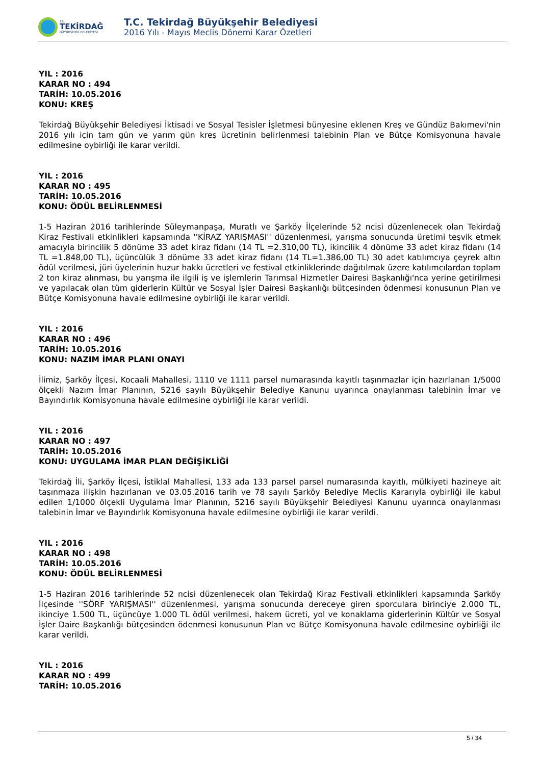T.C.
TEKİRDAĞ
BÜYÜKŞEHİR BELEDİYESİ
T.C. Tekirdağ Büyükşehir Belediyesi
2016 Yılı - Mayıs Meclis Dönemi Karar Özetleri
YIL : 2016
KARAR NO : 494
TARİH: 10.05.2016
KONU: KREŞ
Tekirdağ Büyükşehir Belediyesi İktisadi ve Sosyal Tesisler İşletmesi bünyesine eklenen Kreş ve Gündüz Bakımevi'nin 2016 yılı için tam gün ve yarım gün kreş ücretinin belirlenmesi talebinin Plan ve Bütçe Komisyonuna havale edilmesine oybirliği ile karar verildi.
YIL : 2016
KARAR NO : 495
TARİH: 10.05.2016
KONU: ÖDÜL BELİRLENMESİ
1-5 Haziran 2016 tarihlerinde Süleymanpaşa, Muratlı ve Şarköy İlçelerinde 52 ncisi düzenlenecek olan Tekirdağ Kiraz Festivali etkinlikleri kapsamında ''KİRAZ YARIŞMASI'' düzenlenmesi, yarışma sonucunda üretimi teşvik etmek amacıyla birincilik 5 dönüme 33 adet kiraz fidanı (14 TL =2.310,00 TL), ikincilik 4 dönüme 33 adet kiraz fidanı (14 TL =1.848,00 TL), üçüncülük 3 dönüme 33 adet kiraz fidanı (14 TL=1.386,00 TL) 30 adet katılımcıya çeyrek altın ödül verilmesi, jüri üyelerinin huzur hakkı ücretleri ve festival etkinliklerinde dağıtılmak üzere katılımcılardan toplam 2 ton kiraz alınması, bu yarışma ile ilgili iş ve işlemlerin Tarımsal Hizmetler Dairesi Başkanlığı'nca yerine getirilmesi ve yapılacak olan tüm giderlerin Kültür ve Sosyal İşler Dairesi Başkanlığı bütçesinden ödenmesi konusunun Plan ve Bütçe Komisyonuna havale edilmesine oybirliği ile karar verildi.
YIL : 2016
KARAR NO : 496
TARİH: 10.05.2016
KONU: NAZIM İMAR PLANI ONAYI
İlimiz, Şarköy İlçesi, Kocaali Mahallesi, 1110 ve 1111 parsel numarasında kayıtlı taşınmazlar için hazırlanan 1/5000 ölçekli Nazım İmar Planının, 5216 sayılı Büyükşehir Belediye Kanunu uyarınca onaylanması talebinin İmar ve Bayındırlık Komisyonuna havale edilmesine oybirliği ile karar verildi.
YIL : 2016
KARAR NO : 497
TARİH: 10.05.2016
KONU: UYGULAMA İMAR PLAN DEĞİŞİKLİĞİ
Tekirdağ İli, Şarköy İlçesi, İstiklal Mahallesi, 133 ada 133 parsel parsel numarasında kayıtlı, mülkiyeti hazineye ait taşınmaza ilişkin hazırlanan ve 03.05.2016 tarih ve 78 sayılı Şarköy Belediye Meclis Kararıyla oybirliği ile kabul edilen 1/1000 ölçekli Uygulama İmar Planının, 5216 sayılı Büyükşehir Belediyesi Kanunu uyarınca onaylanması talebinin İmar ve Bayındırlık Komisyonuna havale edilmesine oybirliği ile karar verildi.
YIL : 2016
KARAR NO : 498
TARİH: 10.05.2016
KONU: ÖDÜL BELİRLENMESİ
1-5 Haziran 2016 tarihlerinde 52 ncisi düzenlenecek olan Tekirdağ Kiraz Festivali etkinlikleri kapsamında Şarköy İlçesinde ''SÖRF YARIŞMASI'' düzenlenmesi, yarışma sonucunda dereceye giren sporculara birinciye 2.000 TL, ikinciye 1.500 TL, üçüncüye 1.000 TL ödül verilmesi, hakem ücreti, yol ve konaklama giderlerinin Kültür ve Sosyal İşler Daire Başkanlığı bütçesinden ödenmesi konusunun Plan ve Bütçe Komisyonuna havale edilmesine oybirliği ile karar verildi.
YIL : 2016
KARAR NO : 499
TARİH: 10.05.2016
5 / 34